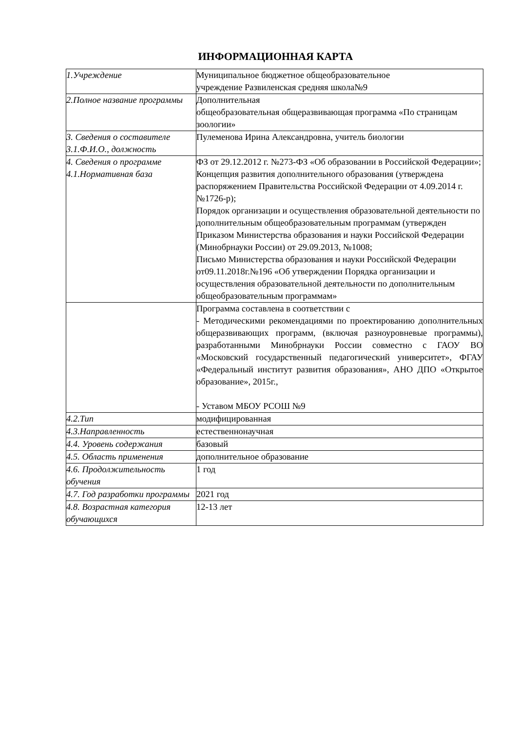ИНФОРМАЦИОННАЯ КАРТА
| 1.Учреждение | Муниципальное бюджетное общеобразовательное учреждение Развиленская средняя школа№9 |
| 2.Полное название программы | Дополнительная общеобразовательная общеразвивающая программа «По страницам зоологии» |
| 3. Сведения о составителе 3.1.Ф.И.О., должность | Пулеменова Ирина Александровна, учитель биологии |
| 4. Сведения о программе 4.1.Нормативная база | ФЗ от 29.12.2012 г. №273-ФЗ «Об образовании в Российской Федерации»; Концепция развития дополнительного образования (утверждена распоряжением Правительства Российской Федерации от 4.09.2014 г. №1726-р); Порядок организации и осуществления образовательной деятельности по дополнительным общеобразовательным программам (утвержден Приказом Министерства образования и науки Российской Федерации (Минобрнауки России) от 29.09.2013, №1008; Письмо Министерства образования и науки Российской Федерации от09.11.2018г.№196 «Об утверждении Порядка организации и осуществления образовательной деятельности по дополнительным общеобразовательным программам» |
| | Программа составлена в соответствии с - Методическими рекомендациями по проектированию дополнительных общеразвивающих программ, (включая разноуровневые программы), разработанными Минобрнауки России совместно с ГАОУ ВО «Московский государственный педагогический университет», ФГАУ «Федеральный институт развития образования», АНО ДПО «Открытое образование», 2015г., - Уставом МБОУ РСОШ №9 |
| 4.2.Тип | модифицированная |
| 4.3.Направленность | естественнонаучная |
| 4.4. Уровень содержания | базовый |
| 4.5. Область применения | дополнительное образование |
| 4.6. Продолжительность обучения | 1 год |
| 4.7. Год разработки программы | 2021 год |
| 4.8. Возрастная категория обучающихся | 12-13 лет |